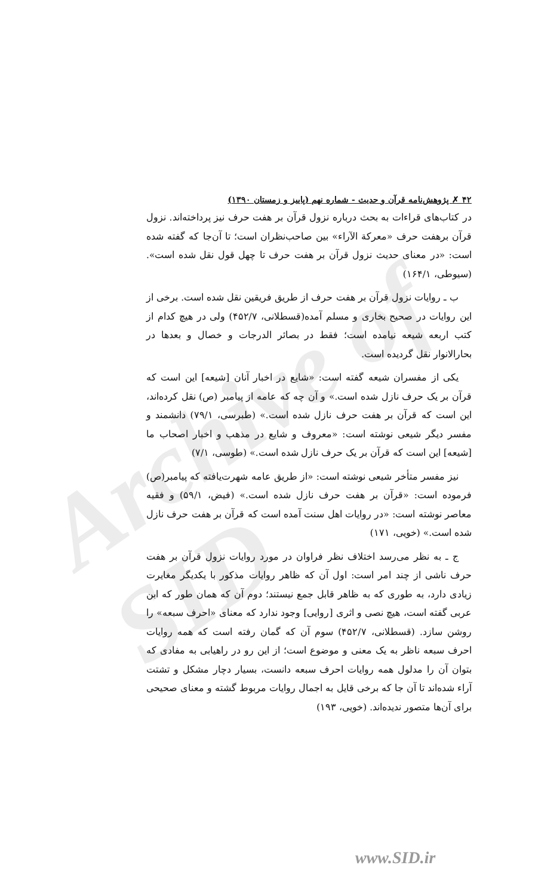Archive of SID
۴۲ ✗ پژوهش‌نامه قرآن و حدیث - شماره نهم (پاییز و زمستان ۱۳۹۰)
در کتاب‌های قراءات به بحث درباره نزول قرآن بر هفت حرف نیز پرداخته‌اند. نزول قرآن برهفت حرف «معركة الآراء» بین صاحب‌نظران است؛ تا آن‌جا که گفته شده است: «در معنای حدیث نزول قرآن بر هفت حرف تا چهل قول نقل شده است». (سیوطی، ۱۶۴/۱)
ب ـ روایات نزول قرآن بر هفت حرف از طریق فریقین نقل شده است. برخی از این روایات در صحیح بخاری و مسلم آمده(قسطلانی، ۴۵۲/۷) ولی در هیچ کدام از کتب اربعه شیعه نیامده است؛ فقط در بصائر الدرجات و خصال و بعدها در بحارالانوار نقل گردیده است.
یکی از مفسران شیعه گفته است: «شایع در اخبار آنان [شیعه] این است که قرآن بر یک حرف نازل شده است.» و آن چه که عامه از پیامبر (ص) نقل کرده‌اند، این است که قرآن بر هفت حرف نازل شده است.» (طبرسی، ۷۹/۱) دانشمند و مفسر دیگر شیعی نوشته است: «معروف و شایع در مذهب و اخبار اصحاب ما [شیعه] این است که قرآن بر یک حرف نازل شده است.» (طوسی، ۷/۱)
نیز مفسر متأخر شیعی نوشته است: «از طریق عامه شهرت‌یافته که پیامبر(ص) فرموده است: «قرآن بر هفت حرف نازل شده است.» (فیض، ۵۹/۱) و فقیه معاصر نوشته است: «در روایات اهل سنت آمده است که قرآن بر هفت حرف نازل شده است.» (خویی، ۱۷۱)
ج ـ به نظر می‌رسد اختلاف نظر فراوان در مورد روایات نزول قرآن بر هفت حرف ناشی از چند امر است: اول آن که ظاهر روایات مذکور با یکدیگر مغایرت زیادی دارد، به طوری که به ظاهر قابل جمع نیستند؛ دوم آن که همان طور که ابن عربی گفته است، هیچ نصی و اثری [روایی] وجود ندارد که معنای «احرف سبعه» را روشن سازد. (قسطلانی، ۴۵۲/۷) سوم آن که گمان رفته است که همه روایات احرف سبعه ناظر به یک معنی و موضوع است؛ از این رو در راهیابی به مفادی که بتوان آن را مدلول همه روایات احرف سبعه دانست، بسیار دچار مشکل و تشتت آراء شده‌اند تا آن جا که برخی قایل به اجمال روایات مربوط گشته و معنای صحیحی برای آن‌ها متصور ندیده‌اند. (خویی، ۱۹۳)
www.SID.ir